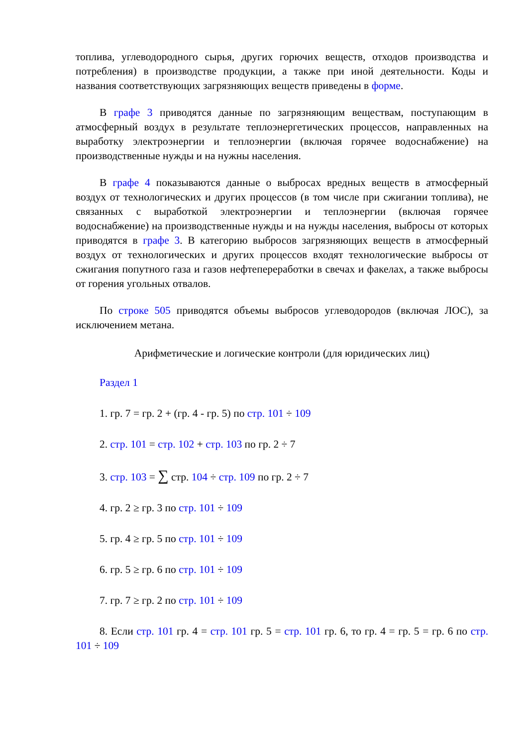топлива, углеводородного сырья, других горючих веществ, отходов производства и потребления) в производстве продукции, а также при иной деятельности. Коды и названия соответствующих загрязняющих веществ приведены в форме.
В графе 3 приводятся данные по загрязняющим веществам, поступающим в атмосферный воздух в результате теплоэнергетических процессов, направленных на выработку электроэнергии и теплоэнергии (включая горячее водоснабжение) на производственные нужды и на нужны населения.
В графе 4 показываются данные о выбросах вредных веществ в атмосферный воздух от технологических и других процессов (в том числе при сжигании топлива), не связанных с выработкой электроэнергии и теплоэнергии (включая горячее водоснабжение) на производственные нужды и на нужды населения, выбросы от которых приводятся в графе 3. В категорию выбросов загрязняющих веществ в атмосферный воздух от технологических и других процессов входят технологические выбросы от сжигания попутного газа и газов нефтепереработки в свечах и факелах, а также выбросы от горения угольных отвалов.
По строке 505 приводятся объемы выбросов углеводородов (включая ЛОС), за исключением метана.
Арифметические и логические контроли (для юридических лиц)
Раздел 1
1. гр. 7 = гр. 2 + (гр. 4 - гр. 5) по стр. 101 ÷ 109
2. стр. 101 = стр. 102 + стр. 103 по гр. 2 ÷ 7
3. стр. 103 = ∑ стр. 104 ÷ стр. 109 по гр. 2 ÷ 7
4. гр. 2 ≥ гр. 3 по стр. 101 ÷ 109
5. гр. 4 ≥ гр. 5 по стр. 101 ÷ 109
6. гр. 5 ≥ гр. 6 по стр. 101 ÷ 109
7. гр. 7 ≥ гр. 2 по стр. 101 ÷ 109
8. Если стр. 101 гр. 4 = стр. 101 гр. 5 = стр. 101 гр. 6, то гр. 4 = гр. 5 = гр. 6 по стр. 101 ÷ 109